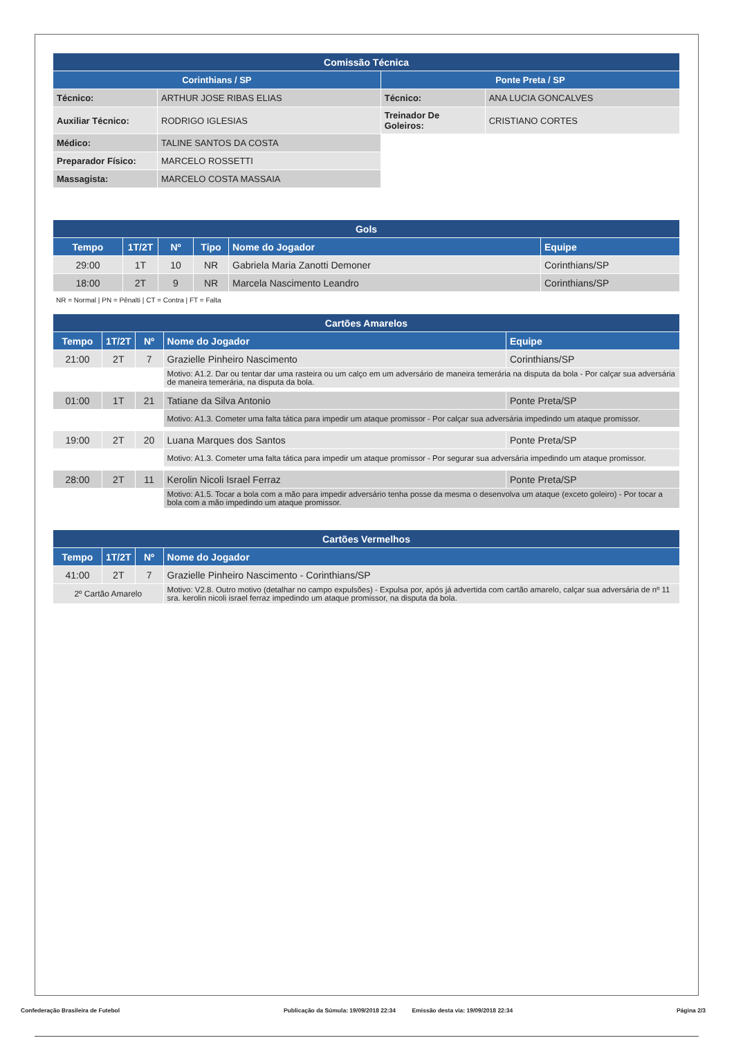| Comissão Técnica | | | |
| --- | --- | --- | --- |
| Corinthians / SP | | Ponte Preta / SP | |
| Técnico: | ARTHUR JOSE RIBAS ELIAS | Técnico: | ANA LUCIA GONCALVES |
| Auxiliar Técnico: | RODRIGO IGLESIAS | Treinador De Goleiros: | CRISTIANO CORTES |
| Médico: | TALINE SANTOS DA COSTA | | |
| Preparador Físico: | MARCELO ROSSETTI | | |
| Massagista: | MARCELO COSTA MASSAIA | | |
| Gols | | | | | |
| --- | --- | --- | --- | --- | --- |
| Tempo | 1T/2T | Nº | Tipo | Nome do Jogador | Equipe |
| 29:00 | 1T | 10 | NR | Gabriela Maria Zanotti Demoner | Corinthians/SP |
| 18:00 | 2T | 9 | NR | Marcela Nascimento Leandro | Corinthians/SP |
NR = Normal | PN = Pênalti | CT = Contra | FT = Falta
| Cartões Amarelos | | | | |
| --- | --- | --- | --- | --- |
| Tempo | 1T/2T | Nº | Nome do Jogador | Equipe |
| 21:00 | 2T | 7 | Grazielle Pinheiro Nascimento | Corinthians/SP |
| | | | Motivo: A1.2. Dar ou tentar dar uma rasteira ou um calço em um adversário de maneira temerária na disputa da bola - Por calçar sua adversária de maneira temerária, na disputa da bola. | |
| 01:00 | 1T | 21 | Tatiane da Silva Antonio | Ponte Preta/SP |
| | | | Motivo: A1.3. Cometer uma falta tática para impedir um ataque promissor - Por calçar sua adversária impedindo um ataque promissor. | |
| 19:00 | 2T | 20 | Luana Marques dos Santos | Ponte Preta/SP |
| | | | Motivo: A1.3. Cometer uma falta tática para impedir um ataque promissor - Por segurar sua adversária impedindo um ataque promissor. | |
| 28:00 | 2T | 11 | Kerolin Nicoli Israel Ferraz | Ponte Preta/SP |
| | | | Motivo: A1.5. Tocar a bola com a mão para impedir adversário tenha posse da mesma o desenvolva um ataque (exceto goleiro) - Por tocar a bola com a mão impedindo um ataque promissor. | |
| Cartões Vermelhos | | | |
| --- | --- | --- | --- |
| Tempo | 1T/2T | Nº | Nome do Jogador |
| 41:00 | 2T | 7 | Grazielle Pinheiro Nascimento - Corinthians/SP |
| 2º Cartão Amarelo | | | Motivo: V2.8. Outro motivo (detalhar no campo expulsões) - Expulsa por, após já advertida com cartão amarelo, calçar sua adversária de nº 11 sra. kerolin nicoli israel ferraz impedindo um ataque promissor, na disputa da bola. |
Confederação Brasileira de Futebol Publicação da Súmula: 19/09/2018 22:34 Emissão desta via: 19/09/2018 22:34 Página 2/3